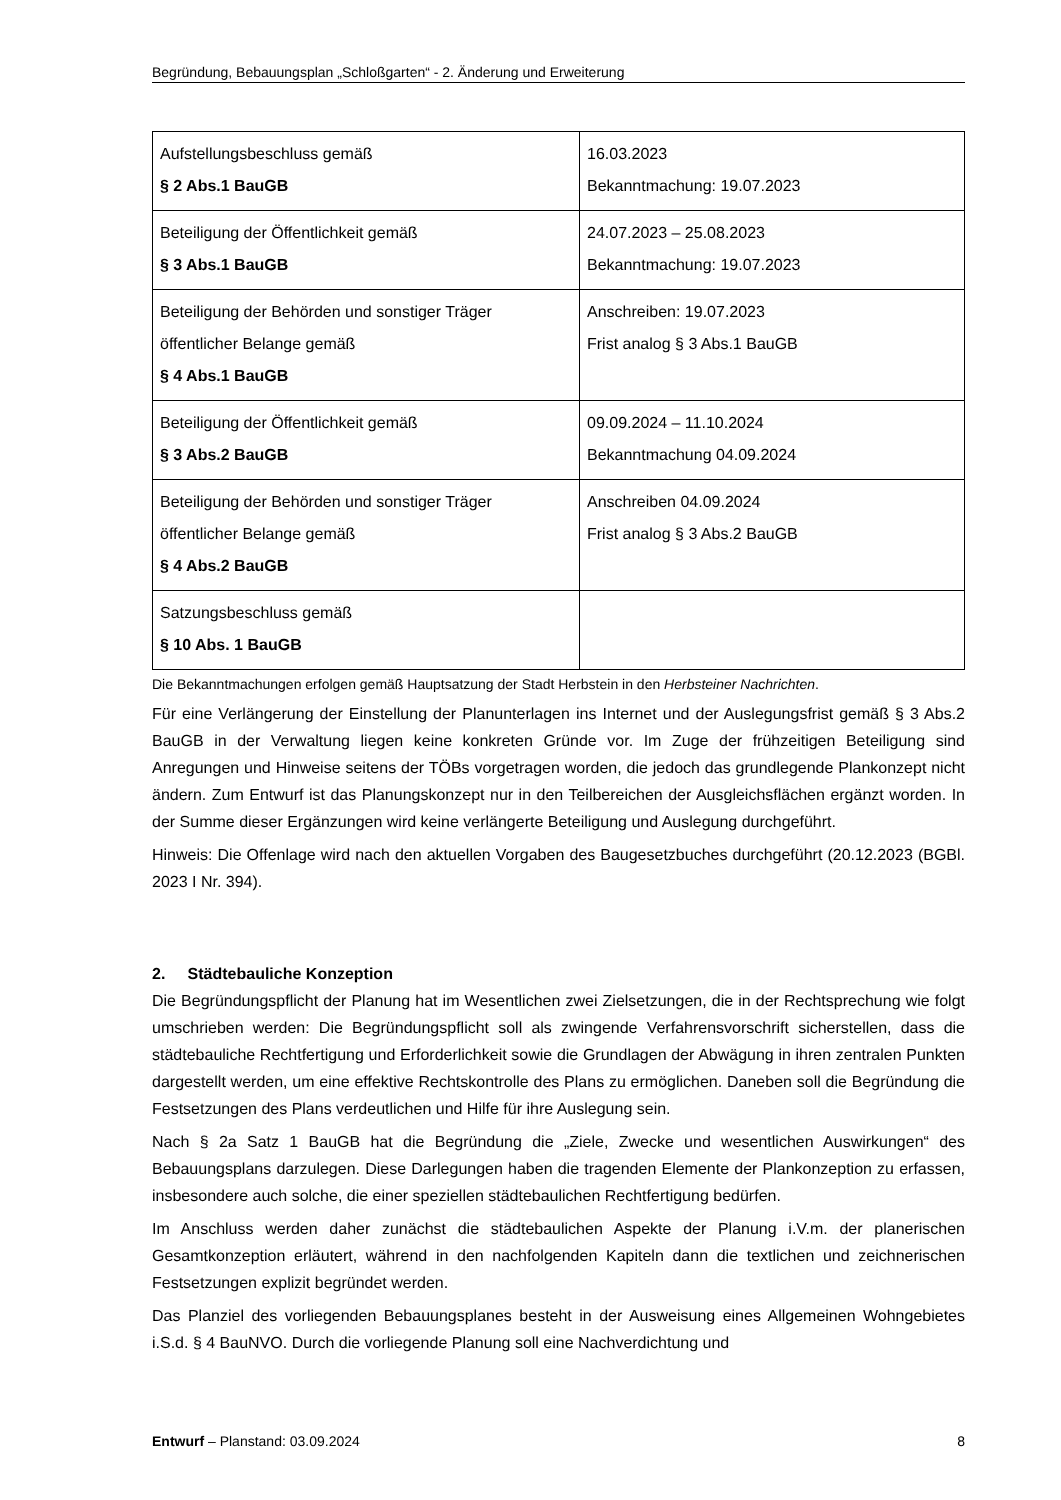Begründung, Bebauungsplan „Schloßgarten“ - 2. Änderung und Erweiterung
| Aufstellungsbeschluss gemäß § 2 Abs.1 BauGB | 16.03.2023 Bekanntmachung: 19.07.2023 |
| Beteiligung der Öffentlichkeit gemäß § 3 Abs.1 BauGB | 24.07.2023 – 25.08.2023 Bekanntmachung: 19.07.2023 |
| Beteiligung der Behörden und sonstiger Träger öffentlicher Belange gemäß § 4 Abs.1 BauGB | Anschreiben: 19.07.2023 Frist analog § 3 Abs.1 BauGB |
| Beteiligung der Öffentlichkeit gemäß § 3 Abs.2 BauGB | 09.09.2024 – 11.10.2024 Bekanntmachung 04.09.2024 |
| Beteiligung der Behörden und sonstiger Träger öffentlicher Belange gemäß § 4 Abs.2 BauGB | Anschreiben 04.09.2024 Frist analog § 3 Abs.2 BauGB |
| Satzungsbeschluss gemäß § 10 Abs. 1 BauGB | |
Die Bekanntmachungen erfolgen gemäß Hauptsatzung der Stadt Herbstein in den Herbsteiner Nachrichten.
Für eine Verlängerung der Einstellung der Planunterlagen ins Internet und der Auslegungsfrist gemäß § 3 Abs.2 BauGB in der Verwaltung liegen keine konkreten Gründe vor. Im Zuge der frühzeitigen Beteiligung sind Anregungen und Hinweise seitens der TÖBs vorgetragen worden, die jedoch das grundlegende Plankonzept nicht ändern. Zum Entwurf ist das Planungskonzept nur in den Teilbereichen der Ausgleichsflächen ergänzt worden. In der Summe dieser Ergänzungen wird keine verlängerte Beteiligung und Auslegung durchgeführt.
Hinweis: Die Offenlage wird nach den aktuellen Vorgaben des Baugesetzbuches durchgeführt (20.12.2023 (BGBl. 2023 I Nr. 394).
2. Städtebauliche Konzeption
Die Begründungspflicht der Planung hat im Wesentlichen zwei Zielsetzungen, die in der Rechtsprechung wie folgt umschrieben werden: Die Begründungspflicht soll als zwingende Verfahrensvorschrift sicherstellen, dass die städtebauliche Rechtfertigung und Erforderlichkeit sowie die Grundlagen der Abwägung in ihren zentralen Punkten dargestellt werden, um eine effektive Rechtskontrolle des Plans zu ermöglichen. Daneben soll die Begründung die Festsetzungen des Plans verdeutlichen und Hilfe für ihre Auslegung sein.
Nach § 2a Satz 1 BauGB hat die Begründung die „Ziele, Zwecke und wesentlichen Auswirkungen“ des Bebauungsplans darzulegen. Diese Darlegungen haben die tragenden Elemente der Plankonzeption zu erfassen, insbesondere auch solche, die einer speziellen städtebaulichen Rechtfertigung bedürfen.
Im Anschluss werden daher zunächst die städtebaulichen Aspekte der Planung i.V.m. der planerischen Gesamtkonzeption erläutert, während in den nachfolgenden Kapiteln dann die textlichen und zeichnerischen Festsetzungen explizit begründet werden.
Das Planziel des vorliegenden Bebauungsplanes besteht in der Ausweisung eines Allgemeinen Wohngebietes i.S.d. § 4 BauNVO. Durch die vorliegende Planung soll eine Nachverdichtung und
Entwurf – Planstand: 03.09.2024 8